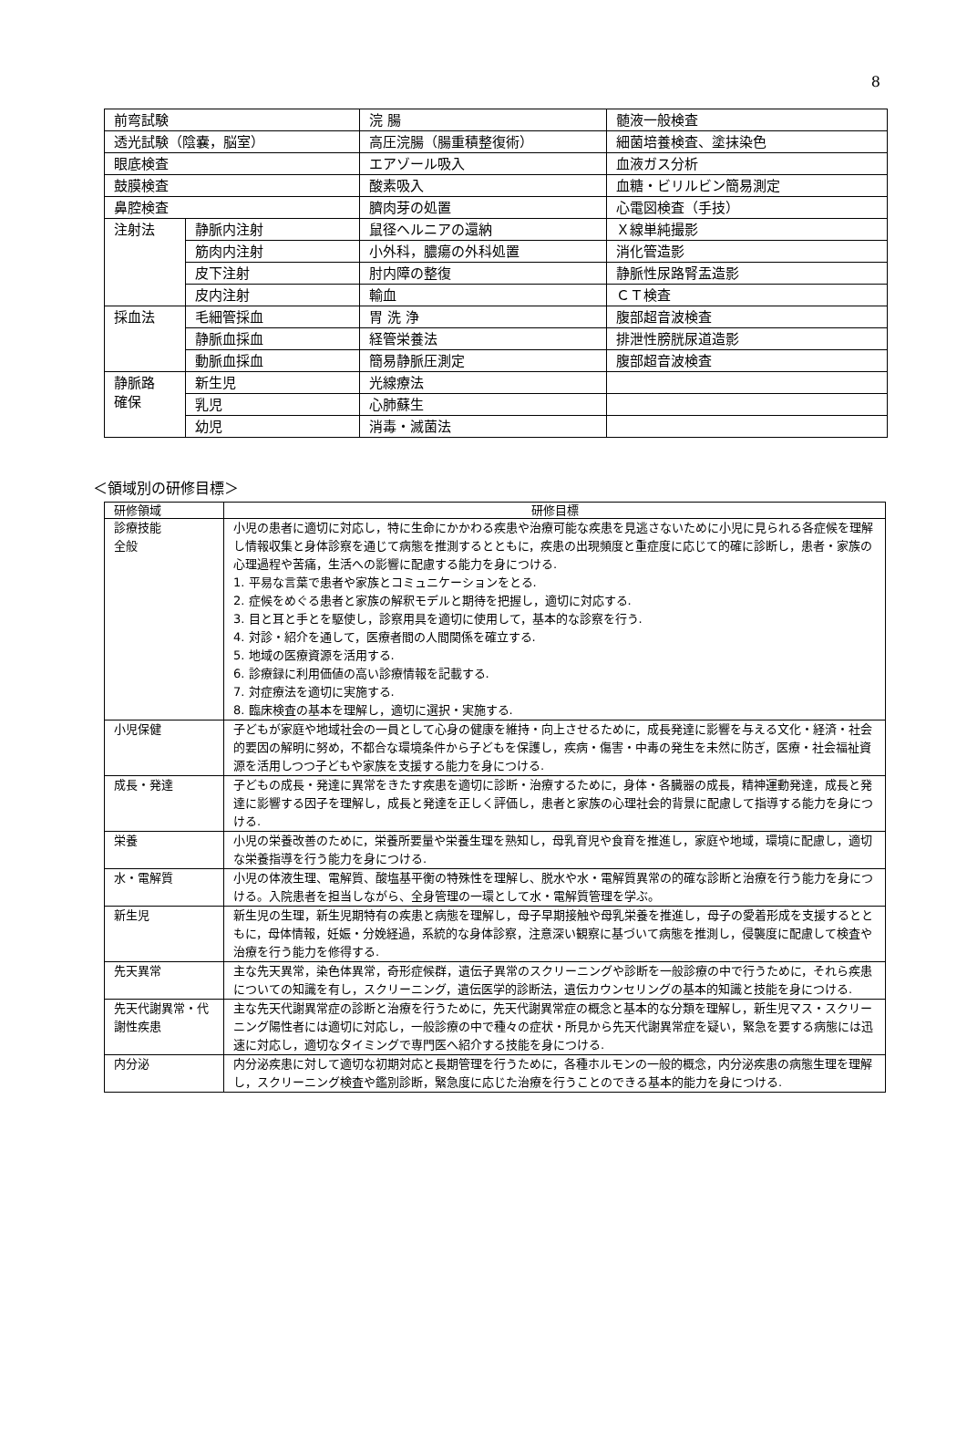8
| 前弯試験 | | 浣 腸 | 髄液一般検査 |
| 透光試験（陰嚢，脳室） | | 高圧浣腸（腸重積整復術） | 細菌培養検査、塗抹染色 |
| 眼底検査 | | エアゾール吸入 | 血液ガス分析 |
| 鼓膜検査 | | 酸素吸入 | 血糖・ビリルビン簡易測定 |
| 鼻腔検査 | | 臍肉芽の処置 | 心電図検査（手技） |
| 注射法 | 静脈内注射 | 鼠径ヘルニアの還納 | Ｘ線単純撮影 |
| | 筋肉内注射 | 小外科，膿瘍の外科処置 | 消化管造影 |
| | 皮下注射 | 肘内障の整復 | 静脈性尿路腎盂造影 |
| | 皮内注射 | 輸血 | ＣＴ検査 |
| 採血法 | 毛細管採血 | 胃 洗 浄 | 腹部超音波検査 |
| | 静脈血採血 | 経管栄養法 | 排泄性膀胱尿道造影 |
| | 動脈血採血 | 簡易静脈圧測定 | 腹部超音波検査 |
| 静脈路 確保 | 新生児 | 光線療法 | |
| | 乳児 | 心肺蘇生 | |
| | 幼児 | 消毒・滅菌法 | |
＜領域別の研修目標＞
| 研修領域 | 研修目標 |
| --- | --- |
| 診療技能 全般 | 小児の患者に適切に対応し，特に生命にかかわる疾患や治療可能な疾患を見逃さないために小児に見られる各症候を理解し情報収集と身体診察を通じて病態を推測するとともに，疾患の出現頻度と重症度に応じて的確に診断し，患者・家族の心理過程や苦痛，生活への影響に配慮する能力を身につける. 1. 平易な言葉で患者や家族とコミュニケーションをとる. 2. 症候をめぐる患者と家族の解釈モデルと期待を把握し，適切に対応する. 3. 目と耳と手とを駆使し，診察用具を適切に使用して，基本的な診察を行う. 4. 対診・紹介を通して，医療者間の人間関係を確立する. 5. 地域の医療資源を活用する. 6. 診療録に利用価値の高い診療情報を記載する. 7. 対症療法を適切に実施する. 8. 臨床検査の基本を理解し，適切に選択・実施する. |
| 小児保健 | 子どもが家庭や地域社会の一員として心身の健康を維持・向上させるために，成長発達に影響を与える文化・経済・社会的要因の解明に努め，不都合な環境条件から子どもを保護し，疾病・傷害・中毒の発生を未然に防ぎ，医療・社会福祉資源を活用しつつ子どもや家族を支援する能力を身につける. |
| 成長・発達 | 子どもの成長・発達に異常をきたす疾患を適切に診断・治療するために，身体・各臓器の成長，精神運動発達，成長と発達に影響する因子を理解し，成長と発達を正しく評価し，患者と家族の心理社会的背景に配慮して指導する能力を身につける. |
| 栄養 | 小児の栄養改善のために，栄養所要量や栄養生理を熟知し，母乳育児や食育を推進し，家庭や地域，環境に配慮し，適切な栄養指導を行う能力を身につける. |
| 水・電解質 | 小児の体液生理、電解質、酸塩基平衡の特殊性を理解し、脱水や水・電解質異常の的確な診断と治療を行う能力を身につける。入院患者を担当しながら、全身管理の一環として水・電解質管理を学ぶ。 |
| 新生児 | 新生児の生理，新生児期特有の疾患と病態を理解し，母子早期接触や母乳栄養を推進し，母子の愛着形成を支援するとともに，母体情報，妊娠・分娩経過，系統的な身体診察，注意深い観察に基づいて病態を推測し，侵襲度に配慮して検査や治療を行う能力を修得する. |
| 先天異常 | 主な先天異常，染色体異常，奇形症候群，遺伝子異常のスクリーニングや診断を一般診療の中で行うために，それら疾患についての知識を有し，スクリーニング，遺伝医学的診断法，遺伝カウンセリングの基本的知識と技能を身につける. |
| 先天代謝異常・代謝性疾患 | 主な先天代謝異常症の診断と治療を行うために，先天代謝異常症の概念と基本的な分類を理解し，新生児マス・スクリーニング陽性者には適切に対応し，一般診療の中で種々の症状・所見から先天代謝異常症を疑い，緊急を要する病態には迅速に対応し，適切なタイミングで専門医へ紹介する技能を身につける. |
| 内分泌 | 内分泌疾患に対して適切な初期対応と長期管理を行うために，各種ホルモンの一般的概念，内分泌疾患の病態生理を理解し，スクリーニング検査や鑑別診断，緊急度に応じた治療を行うことのできる基本的能力を身につける. |